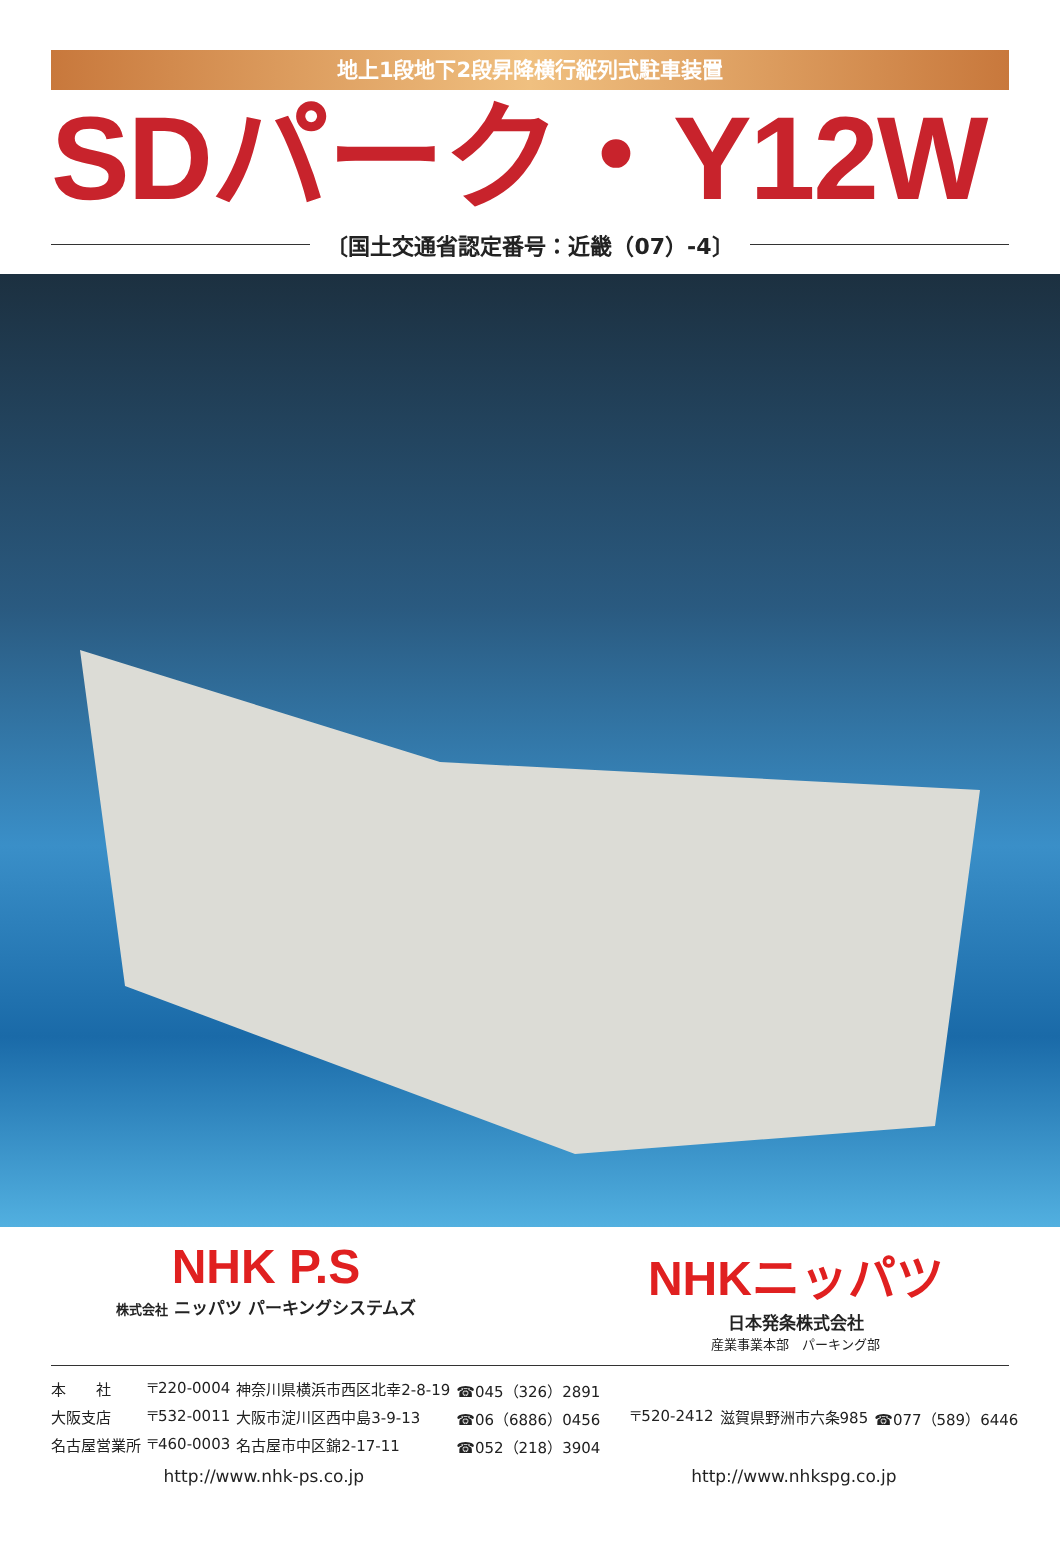地上1段地下2段昇降横行縦列式駐車装置
SDパーク・Y12W
〔国土交通省認定番号：近畿（07）-4〕
NHK P.S
株式会社 ニッパツ パーキングシステムズ
NHKニッパツ
日本発条株式会社
産業事業本部　パーキング部
| 本 社 | 〒220-0004 | 神奈川県横浜市西区北幸2-8-19 | ☎045（326）2891 |
| 大阪支店 | 〒532-0011 | 大阪市淀川区西中島3-9-13 | ☎06（6886）0456 |
| 名古屋営業所 | 〒460-0003 | 名古屋市中区錦2-17-11 | ☎052（218）3904 |
| 〒520-2412 | 滋賀県野洲市六条985 | ☎077（589）6446 |
http://www.nhk-ps.co.jp http://www.nhkspg.co.jp